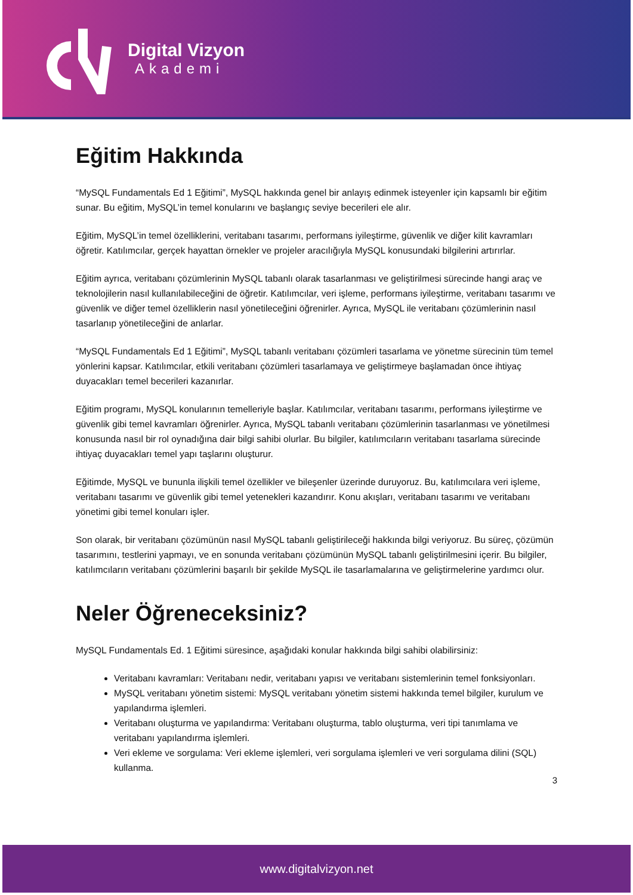Digital Vizyon
Akademi
Eğitim Hakkında
“MySQL Fundamentals Ed 1 Eğitimi”, MySQL hakkında genel bir anlayış edinmek isteyenler için kapsamlı bir eğitim sunar. Bu eğitim, MySQL’in temel konularını ve başlangıç seviye becerileri ele alır.
Eğitim, MySQL’in temel özelliklerini, veritabanı tasarımı, performans iyileştirme, güvenlik ve diğer kilit kavramları öğretir. Katılımcılar, gerçek hayattan örnekler ve projeler aracılığıyla MySQL konusundaki bilgilerini artırırlar.
Eğitim ayrıca, veritabanı çözümlerinin MySQL tabanlı olarak tasarlanması ve geliştirilmesi sürecinde hangi araç ve teknolojilerin nasıl kullanılabileceğini de öğretir. Katılımcılar, veri işleme, performans iyileştirme, veritabanı tasarımı ve güvenlik ve diğer temel özelliklerin nasıl yönetileceğini öğrenirler. Ayrıca, MySQL ile veritabanı çözümlerinin nasıl tasarlanıp yönetileceğini de anlarlar.
“MySQL Fundamentals Ed 1 Eğitimi”, MySQL tabanlı veritabanı çözümleri tasarlama ve yönetme sürecinin tüm temel yönlerini kapsar. Katılımcılar, etkili veritabanı çözümleri tasarlamaya ve geliştirmeye başlamadan önce ihtiyaç duyacakları temel becerileri kazanırlar.
Eğitim programı, MySQL konularının temelleriyle başlar. Katılımcılar, veritabanı tasarımı, performans iyileştirme ve güvenlik gibi temel kavramları öğrenirler. Ayrıca, MySQL tabanlı veritabanı çözümlerinin tasarlanması ve yönetilmesi konusunda nasıl bir rol oynadığına dair bilgi sahibi olurlar. Bu bilgiler, katılımcıların veritabanı tasarlama sürecinde ihtiyaç duyacakları temel yapı taşlarını oluşturur.
Eğitimde, MySQL ve bununla ilişkili temel özellikler ve bileşenler üzerinde duruyoruz. Bu, katılımcılara veri işleme, veritabanı tasarımı ve güvenlik gibi temel yetenekleri kazandırır. Konu akışları, veritabanı tasarımı ve veritabanı yönetimi gibi temel konuları işler.
Son olarak, bir veritabanı çözümünün nasıl MySQL tabanlı geliştirileceği hakkında bilgi veriyoruz. Bu süreç, çözümün tasarımını, testlerini yapmayı, ve en sonunda veritabanı çözümünün MySQL tabanlı geliştirilmesini içerir. Bu bilgiler, katılımcıların veritabanı çözümlerini başarılı bir şekilde MySQL ile tasarlamalarına ve geliştirmelerine yardımcı olur.
Neler Öğreneceksiniz?
MySQL Fundamentals Ed. 1 Eğitimi süresince, aşağıdaki konular hakkında bilgi sahibi olabilirsiniz:
Veritabanı kavramları: Veritabanı nedir, veritabanı yapısı ve veritabanı sistemlerinin temel fonksiyonları.
MySQL veritabanı yönetim sistemi: MySQL veritabanı yönetim sistemi hakkında temel bilgiler, kurulum ve yapılandırma işlemleri.
Veritabanı oluşturma ve yapılandırma: Veritabanı oluşturma, tablo oluşturma, veri tipi tanımlama ve veritabanı yapılandırma işlemleri.
Veri ekleme ve sorgulama: Veri ekleme işlemleri, veri sorgulama işlemleri ve veri sorgulama dilini (SQL) kullanma.
3
www.digitalvizyon.net